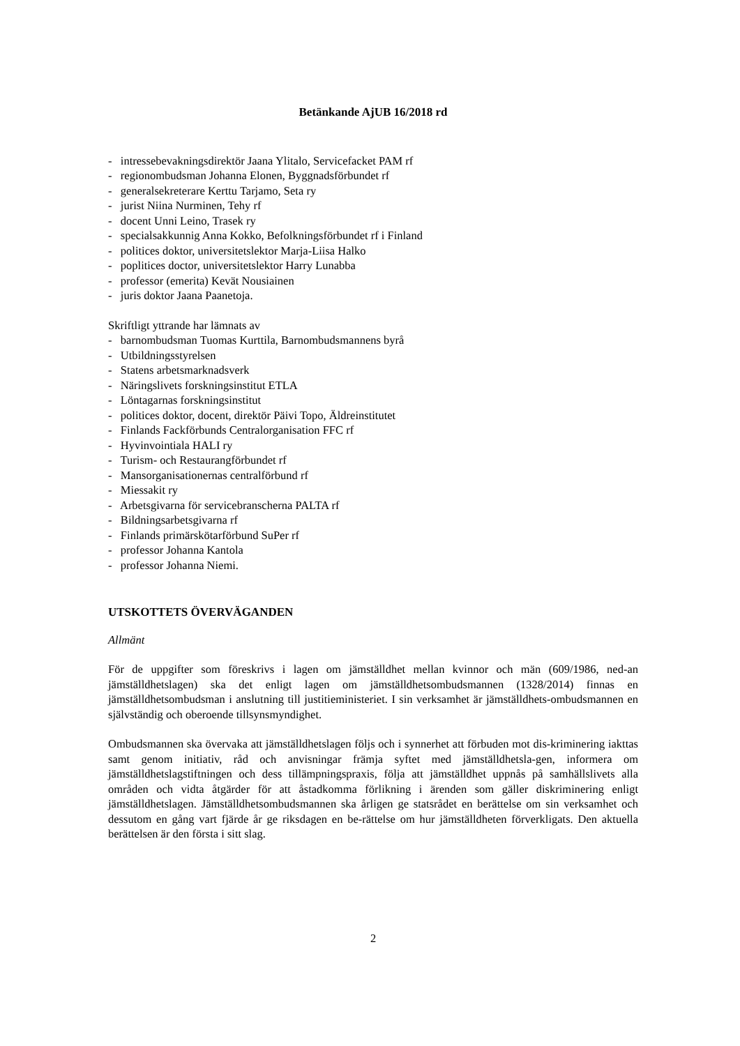Betänkande AjUB 16/2018 rd
- intressebevakningsdirektör Jaana Ylitalo, Servicefacket PAM rf
- regionombudsman Johanna Elonen, Byggnadsförbundet rf
- generalsekreterare Kerttu Tarjamo, Seta ry
- jurist Niina Nurminen, Tehy rf
- docent Unni Leino, Trasek ry
- specialsakkunnig Anna Kokko, Befolkningsförbundet rf i Finland
- politices doktor, universitetslektor Marja-Liisa Halko
- poplitices doctor, universitetslektor Harry Lunabba
- professor (emerita) Kevät Nousiainen
- juris doktor Jaana Paanetoja.
Skriftligt yttrande har lämnats av
- barnombudsman Tuomas Kurttila, Barnombudsmannens byrå
- Utbildningsstyrelsen
- Statens arbetsmarknadsverk
- Näringslivets forskningsinstitut ETLA
- Löntagarnas forskningsinstitut
- politices doktor, docent, direktör Päivi Topo, Äldreinstitutet
- Finlands Fackförbunds Centralorganisation FFC rf
- Hyvinvointiala HALI ry
- Turism- och Restaurangförbundet rf
- Mansorganisationernas centralförbund rf
- Miessakit ry
- Arbetsgivarna för servicebranscherna PALTA rf
- Bildningsarbetsgivarna rf
- Finlands primärskötarförbund SuPer rf
- professor Johanna Kantola
- professor Johanna Niemi.
UTSKOTTETS ÖVERVÄGANDEN
Allmänt
För de uppgifter som föreskrivs i lagen om jämställdhet mellan kvinnor och män (609/1986, ned-an jämställdhetslagen) ska det enligt lagen om jämställdhetsombudsmannen (1328/2014) finnas en jämställdhetsombudsman i anslutning till justitieministeriet. I sin verksamhet är jämställdhets-ombudsmannen en självständig och oberoende tillsynsmyndighet.
Ombudsmannen ska övervaka att jämställdhetslagen följs och i synnerhet att förbuden mot dis-kriminering iakttas samt genom initiativ, råd och anvisningar främja syftet med jämställdhetsla-gen, informera om jämställdhetslagstiftningen och dess tillämpningspraxis, följa att jämställdhet uppnås på samhällslivets alla områden och vidta åtgärder för att åstadkomma förlikning i ärenden som gäller diskriminering enligt jämställdhetslagen. Jämställdhetsombudsmannen ska årligen ge statsrådet en berättelse om sin verksamhet och dessutom en gång vart fjärde år ge riksdagen en be-rättelse om hur jämställdheten förverkligats. Den aktuella berättelsen är den första i sitt slag.
2